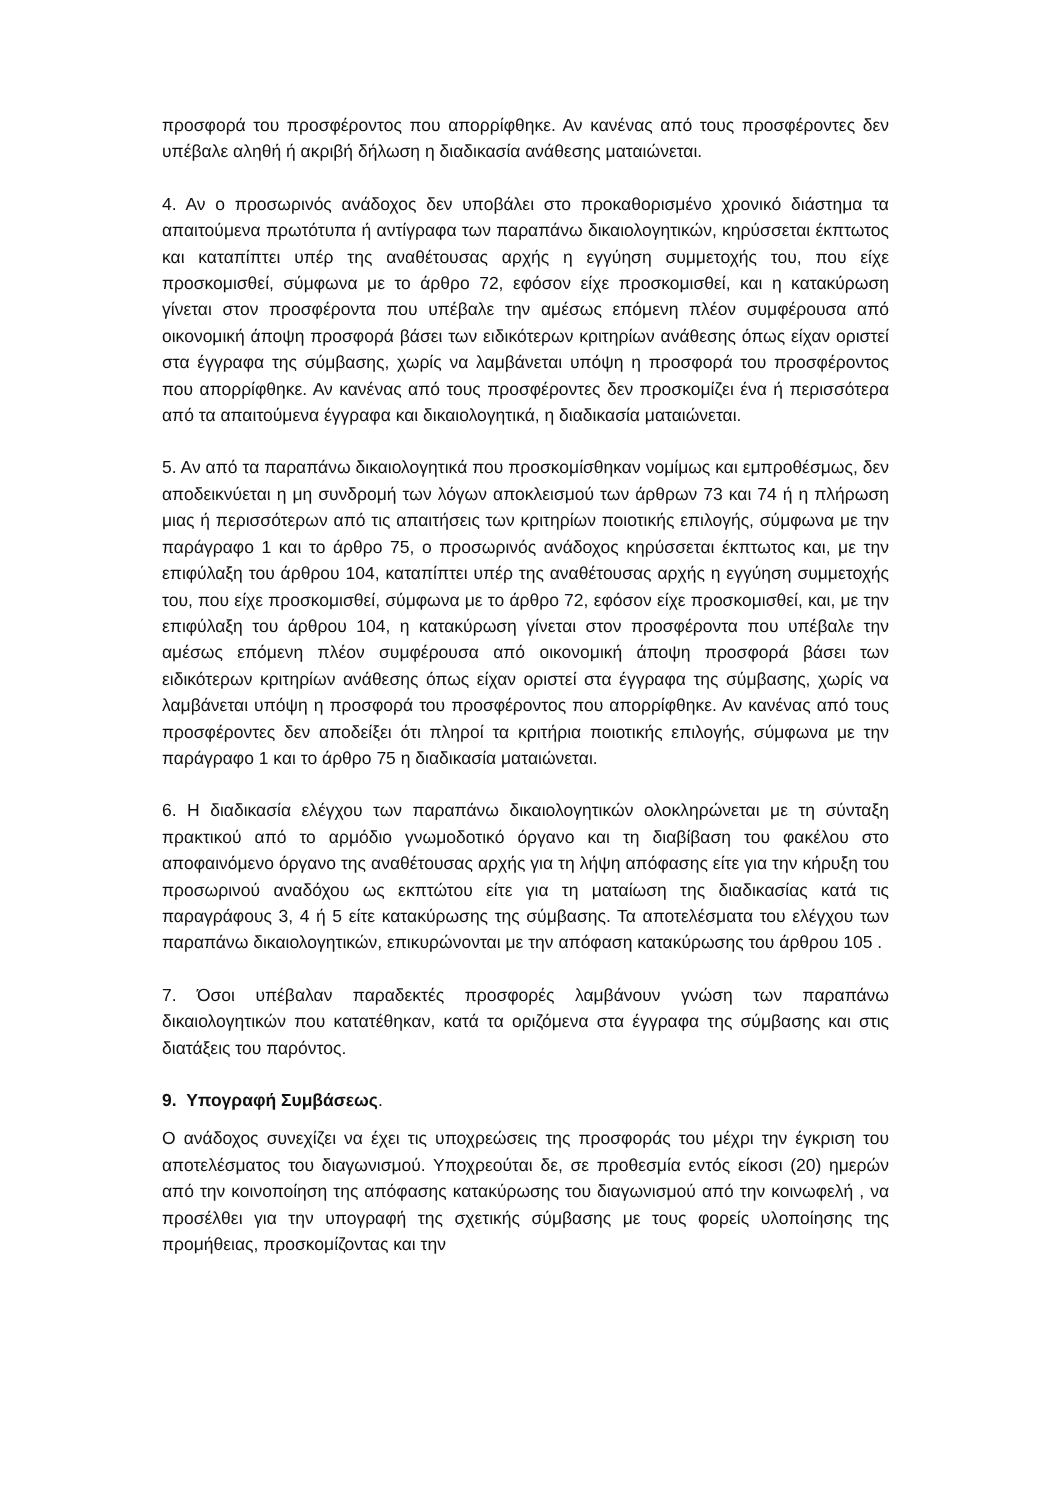προσφορά του προσφέροντος που απορρίφθηκε. Αν κανένας από τους προσφέροντες δεν υπέβαλε αληθή ή ακριβή δήλωση η διαδικασία ανάθεσης ματαιώνεται.
4. Αν ο προσωρινός ανάδοχος δεν υποβάλει στο προκαθορισμένο χρονικό διάστημα τα απαιτούμενα πρωτότυπα ή αντίγραφα των παραπάνω δικαιολογητικών, κηρύσσεται έκπτωτος και καταπίπτει υπέρ της αναθέτουσας αρχής η εγγύηση συμμετοχής του, που είχε προσκομισθεί, σύμφωνα με το άρθρο 72, εφόσον είχε προσκομισθεί, και η κατακύρωση γίνεται στον προσφέροντα που υπέβαλε την αμέσως επόμενη πλέον συμφέρουσα από οικονομική άποψη προσφορά βάσει των ειδικότερων κριτηρίων ανάθεσης όπως είχαν οριστεί στα έγγραφα της σύμβασης, χωρίς να λαμβάνεται υπόψη η προσφορά του προσφέροντος που απορρίφθηκε. Αν κανένας από τους προσφέροντες δεν προσκομίζει ένα ή περισσότερα από τα απαιτούμενα έγγραφα και δικαιολογητικά, η διαδικασία ματαιώνεται.
5. Αν από τα παραπάνω δικαιολογητικά που προσκομίσθηκαν νομίμως και εμπροθέσμως, δεν αποδεικνύεται η μη συνδρομή των λόγων αποκλεισμού των άρθρων 73 και 74 ή η πλήρωση μιας ή περισσότερων από τις απαιτήσεις των κριτηρίων ποιοτικής επιλογής, σύμφωνα με την παράγραφο 1 και το άρθρο 75, ο προσωρινός ανάδοχος κηρύσσεται έκπτωτος και, με την επιφύλαξη του άρθρου 104, καταπίπτει υπέρ της αναθέτουσας αρχής η εγγύηση συμμετοχής του, που είχε προσκομισθεί, σύμφωνα με το άρθρο 72, εφόσον είχε προσκομισθεί, και, με την επιφύλαξη του άρθρου 104, η κατακύρωση γίνεται στον προσφέροντα που υπέβαλε την αμέσως επόμενη πλέον συμφέρουσα από οικονομική άποψη προσφορά βάσει των ειδικότερων κριτηρίων ανάθεσης όπως είχαν οριστεί στα έγγραφα της σύμβασης, χωρίς να λαμβάνεται υπόψη η προσφορά του προσφέροντος που απορρίφθηκε. Αν κανένας από τους προσφέροντες δεν αποδείξει ότι πληροί τα κριτήρια ποιοτικής επιλογής, σύμφωνα με την παράγραφο 1 και το άρθρο 75 η διαδικασία ματαιώνεται.
6. Η διαδικασία ελέγχου των παραπάνω δικαιολογητικών ολοκληρώνεται με τη σύνταξη πρακτικού από το αρμόδιο γνωμοδοτικό όργανο και τη διαβίβαση του φακέλου στο αποφαινόμενο όργανο της αναθέτουσας αρχής για τη λήψη απόφασης είτε για την κήρυξη του προσωρινού αναδόχου ως εκπτώτου είτε για τη ματαίωση της διαδικασίας κατά τις παραγράφους 3, 4 ή 5 είτε κατακύρωσης της σύμβασης. Τα αποτελέσματα του ελέγχου των παραπάνω δικαιολογητικών, επικυρώνονται με την απόφαση κατακύρωσης του άρθρου 105 .
7. Όσοι υπέβαλαν παραδεκτές προσφορές λαμβάνουν γνώση των παραπάνω δικαιολογητικών που κατατέθηκαν, κατά τα οριζόμενα στα έγγραφα της σύμβασης και στις διατάξεις του παρόντος.
9. Υπογραφή Συμβάσεως.
Ο ανάδοχος συνεχίζει να έχει τις υποχρεώσεις της προσφοράς του μέχρι την έγκριση του αποτελέσματος του διαγωνισμού. Υποχρεούται δε, σε προθεσμία εντός είκοσι (20) ημερών από την κοινοποίηση της απόφασης κατακύρωσης του διαγωνισμού από την κοινωφελή , να προσέλθει για την υπογραφή της σχετικής σύμβασης με τους φορείς υλοποίησης της προμήθειας, προσκομίζοντας και την